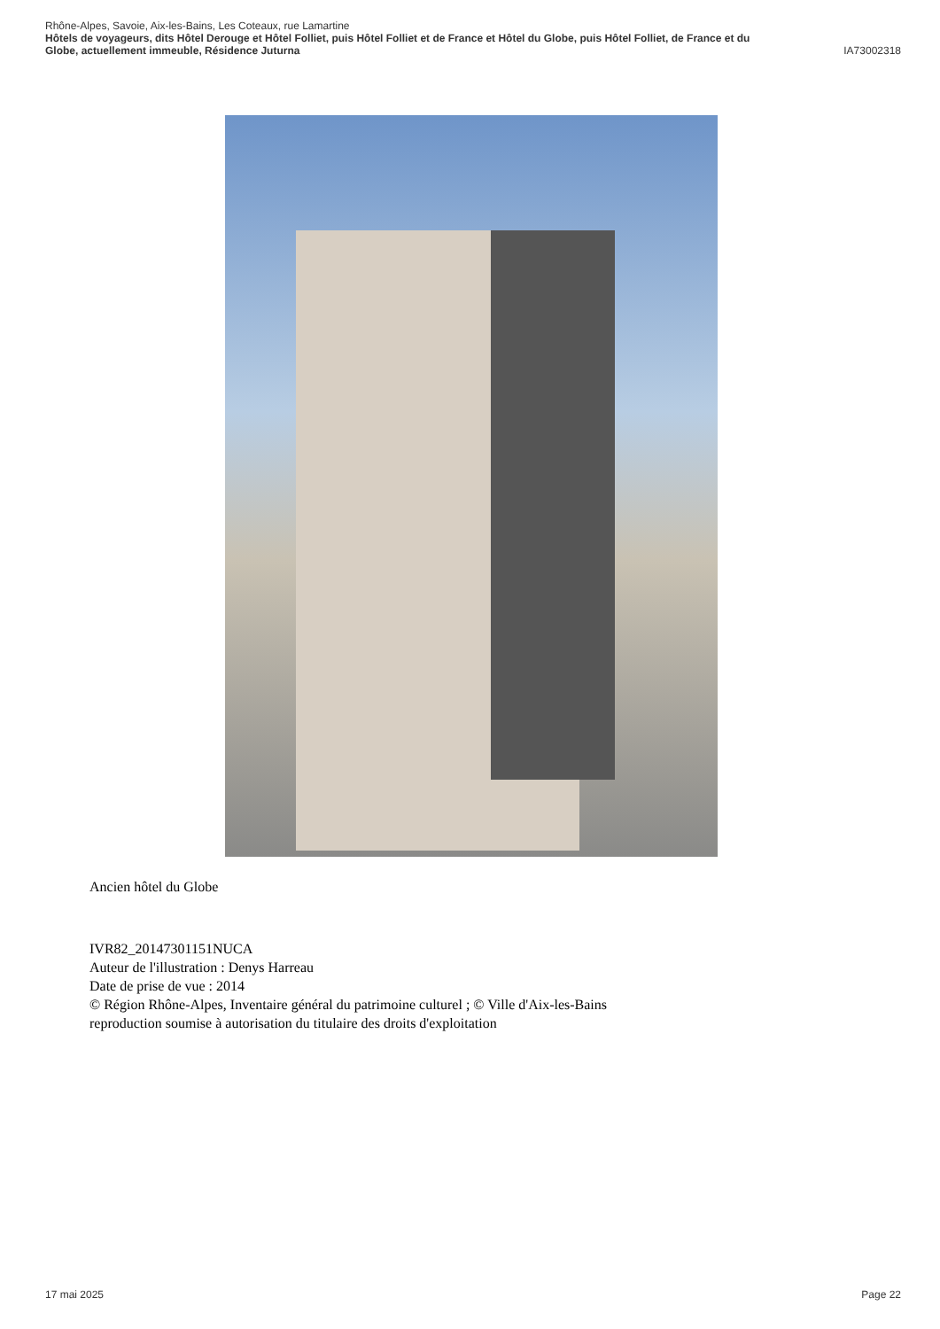Rhône-Alpes, Savoie, Aix-les-Bains, Les Coteaux, rue Lamartine
Hôtels de voyageurs, dits Hôtel Derouge et Hôtel Folliet, puis Hôtel Folliet et de France et Hôtel du Globe, puis Hôtel Folliet, de France et du
Globe, actuellement immeuble, Résidence Juturna IA73002318
Ancien hôtel du Globe
IVR82_20147301151NUCA
Auteur de l'illustration : Denys Harreau
Date de prise de vue : 2014
© Région Rhône-Alpes, Inventaire général du patrimoine culturel ; © Ville d'Aix-les-Bains
reproduction soumise à autorisation du titulaire des droits d'exploitation
17 mai 2025 Page 22